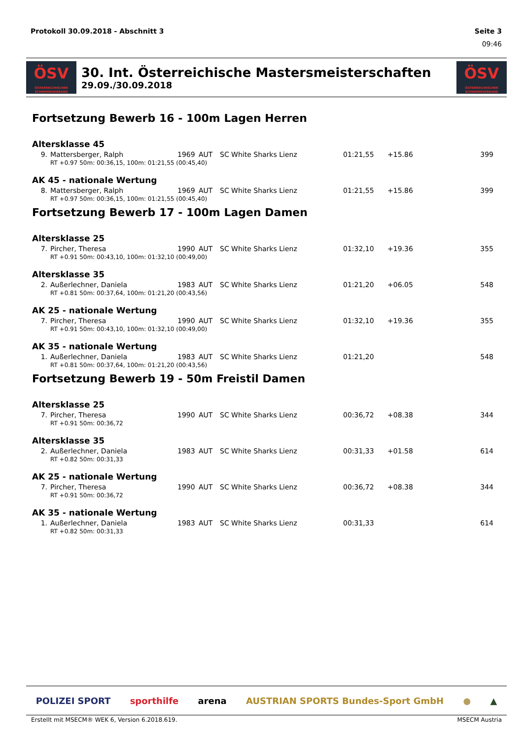Protokoll 30.09.2018 - Abschnitt 3 Seite 3
09:46
ÖSV
ÖSTERREICHISCHER SCHWIMMVERBAND
30. Int. Österreichische Mastersmeisterschaften
29.09./30.09.2018
ÖSV
ÖSTERREICHISCHER SCHWIMMVERBAND
Fortsetzung Bewerb 16 - 100m Lagen Herren
Altersklasse 45
| 9. | Mattersberger, Ralph | 1969 | AUT | SC White Sharks Lienz | 01:21,55 | +15.86 | 399 |
| | RT +0.97 50m: 00:36,15, 100m: 01:21,55 (00:45,40) | | | | | | |
AK 45 - nationale Wertung
| 8. | Mattersberger, Ralph | 1969 | AUT | SC White Sharks Lienz | 01:21,55 | +15.86 | 399 |
| | RT +0.97 50m: 00:36,15, 100m: 01:21,55 (00:45,40) | | | | | | |
Fortsetzung Bewerb 17 - 100m Lagen Damen
Altersklasse 25
| 7. | Pircher, Theresa | 1990 | AUT | SC White Sharks Lienz | 01:32,10 | +19.36 | 355 |
| | RT +0.91 50m: 00:43,10, 100m: 01:32,10 (00:49,00) | | | | | | |
Altersklasse 35
| 2. | Außerlechner, Daniela | 1983 | AUT | SC White Sharks Lienz | 01:21,20 | +06.05 | 548 |
| | RT +0.81 50m: 00:37,64, 100m: 01:21,20 (00:43,56) | | | | | | |
AK 25 - nationale Wertung
| 7. | Pircher, Theresa | 1990 | AUT | SC White Sharks Lienz | 01:32,10 | +19.36 | 355 |
| | RT +0.91 50m: 00:43,10, 100m: 01:32,10 (00:49,00) | | | | | | |
AK 35 - nationale Wertung
| 1. | Außerlechner, Daniela | 1983 | AUT | SC White Sharks Lienz | 01:21,20 | | 548 |
| | RT +0.81 50m: 00:37,64, 100m: 01:21,20 (00:43,56) | | | | | | |
Fortsetzung Bewerb 19 - 50m Freistil Damen
Altersklasse 25
| 7. | Pircher, Theresa | 1990 | AUT | SC White Sharks Lienz | 00:36,72 | +08.38 | 344 |
| | RT +0.91 50m: 00:36,72 | | | | | | |
Altersklasse 35
| 2. | Außerlechner, Daniela | 1983 | AUT | SC White Sharks Lienz | 00:31,33 | +01.58 | 614 |
| | RT +0.82 50m: 00:31,33 | | | | | | |
AK 25 - nationale Wertung
| 7. | Pircher, Theresa | 1990 | AUT | SC White Sharks Lienz | 00:36,72 | +08.38 | 344 |
| | RT +0.91 50m: 00:36,72 | | | | | | |
AK 35 - nationale Wertung
| 1. | Außerlechner, Daniela | 1983 | AUT | SC White Sharks Lienz | 00:31,33 | | 614 |
| | RT +0.82 50m: 00:31,33 | | | | | | |
POLIZEI SPORT sporthilfe arena AUSTRIAN SPORTS Bundes-Sport GmbH ● ▲
Erstellt mit MSECM® WEK 6, Version 6.2018.619. MSECM Austria